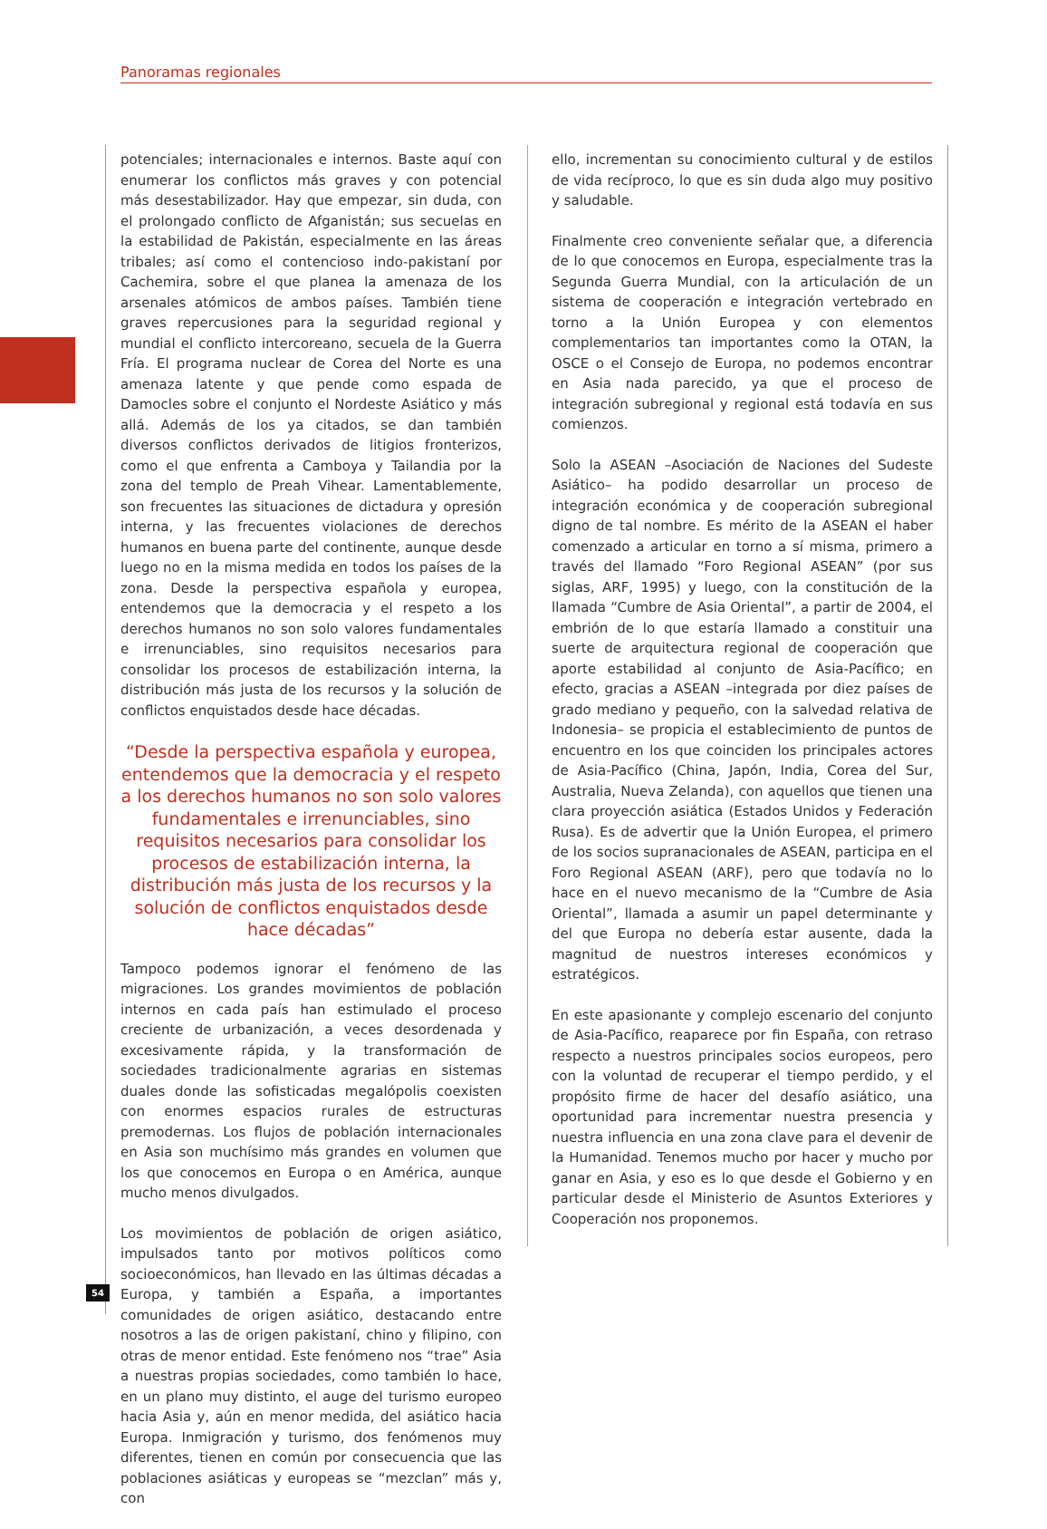Panoramas regionales
potenciales; internacionales e internos. Baste aquí con enumerar los conflictos más graves y con potencial más desestabilizador. Hay que empezar, sin duda, con el prolongado conflicto de Afganistán; sus secuelas en la estabilidad de Pakistán, especialmente en las áreas tribales; así como el contencioso indo-pakistaní por Cachemira, sobre el que planea la amenaza de los arsenales atómicos de ambos países. También tiene graves repercusiones para la seguridad regional y mundial el conflicto intercoreano, secuela de la Guerra Fría. El programa nuclear de Corea del Norte es una amenaza latente y que pende como espada de Damocles sobre el conjunto el Nordeste Asiático y más allá. Además de los ya citados, se dan también diversos conflictos derivados de litigios fronterizos, como el que enfrenta a Camboya y Tailandia por la zona del templo de Preah Vihear. Lamentablemente, son frecuentes las situaciones de dictadura y opresión interna, y las frecuentes violaciones de derechos humanos en buena parte del continente, aunque desde luego no en la misma medida en todos los países de la zona. Desde la perspectiva española y europea, entendemos que la democracia y el respeto a los derechos humanos no son solo valores fundamentales e irrenunciables, sino requisitos necesarios para consolidar los procesos de estabilización interna, la distribución más justa de los recursos y la solución de conflictos enquistados desde hace décadas.
“Desde la perspectiva española y europea, entendemos que la democracia y el respeto a los derechos humanos no son solo valores fundamentales e irrenunciables, sino requisitos necesarios para consolidar los procesos de estabilización interna, la distribución más justa de los recursos y la solución de conflictos enquistados desde hace décadas”
Tampoco podemos ignorar el fenómeno de las migraciones. Los grandes movimientos de población internos en cada país han estimulado el proceso creciente de urbanización, a veces desordenada y excesivamente rápida, y la transformación de sociedades tradicionalmente agrarias en sistemas duales donde las sofisticadas megalópolis coexisten con enormes espacios rurales de estructuras premodernas. Los flujos de población internacionales en Asia son muchísimo más grandes en volumen que los que conocemos en Europa o en América, aunque mucho menos divulgados.
Los movimientos de población de origen asiático, impulsados tanto por motivos políticos como socioeconómicos, han llevado en las últimas décadas a Europa, y también a España, a importantes comunidades de origen asiático, destacando entre nosotros a las de origen pakistaní, chino y filipino, con otras de menor entidad. Este fenómeno nos “trae” Asia a nuestras propias sociedades, como también lo hace, en un plano muy distinto, el auge del turismo europeo hacia Asia y, aún en menor medida, del asiático hacia Europa. Inmigración y turismo, dos fenómenos muy diferentes, tienen en común por consecuencia que las poblaciones asiáticas y europeas se “mezclan” más y, con
ello, incrementan su conocimiento cultural y de estilos de vida recíproco, lo que es sin duda algo muy positivo y saludable.
Finalmente creo conveniente señalar que, a diferencia de lo que conocemos en Europa, especialmente tras la Segunda Guerra Mundial, con la articulación de un sistema de cooperación e integración vertebrado en torno a la Unión Europea y con elementos complementarios tan importantes como la OTAN, la OSCE o el Consejo de Europa, no podemos encontrar en Asia nada parecido, ya que el proceso de integración subregional y regional está todavía en sus comienzos.
Solo la ASEAN –Asociación de Naciones del Sudeste Asiático– ha podido desarrollar un proceso de integración económica y de cooperación subregional digno de tal nombre. Es mérito de la ASEAN el haber comenzado a articular en torno a sí misma, primero a través del llamado “Foro Regional ASEAN” (por sus siglas, ARF, 1995) y luego, con la constitución de la llamada “Cumbre de Asia Oriental”, a partir de 2004, el embrión de lo que estaría llamado a constituir una suerte de arquitectura regional de cooperación que aporte estabilidad al conjunto de Asia-Pacífico; en efecto, gracias a ASEAN –integrada por diez países de grado mediano y pequeño, con la salvedad relativa de Indonesia– se propicia el establecimiento de puntos de encuentro en los que coinciden los principales actores de Asia-Pacífico (China, Japón, India, Corea del Sur, Australia, Nueva Zelanda), con aquellos que tienen una clara proyección asiática (Estados Unidos y Federación Rusa). Es de advertir que la Unión Europea, el primero de los socios supranacionales de ASEAN, participa en el Foro Regional ASEAN (ARF), pero que todavía no lo hace en el nuevo mecanismo de la “Cumbre de Asia Oriental”, llamada a asumir un papel determinante y del que Europa no debería estar ausente, dada la magnitud de nuestros intereses económicos y estratégicos.
En este apasionante y complejo escenario del conjunto de Asia-Pacífico, reaparece por fin España, con retraso respecto a nuestros principales socios europeos, pero con la voluntad de recuperar el tiempo perdido, y el propósito firme de hacer del desafío asiático, una oportunidad para incrementar nuestra presencia y nuestra influencia en una zona clave para el devenir de la Humanidad. Tenemos mucho por hacer y mucho por ganar en Asia, y eso es lo que desde el Gobierno y en particular desde el Ministerio de Asuntos Exteriores y Cooperación nos proponemos.
54